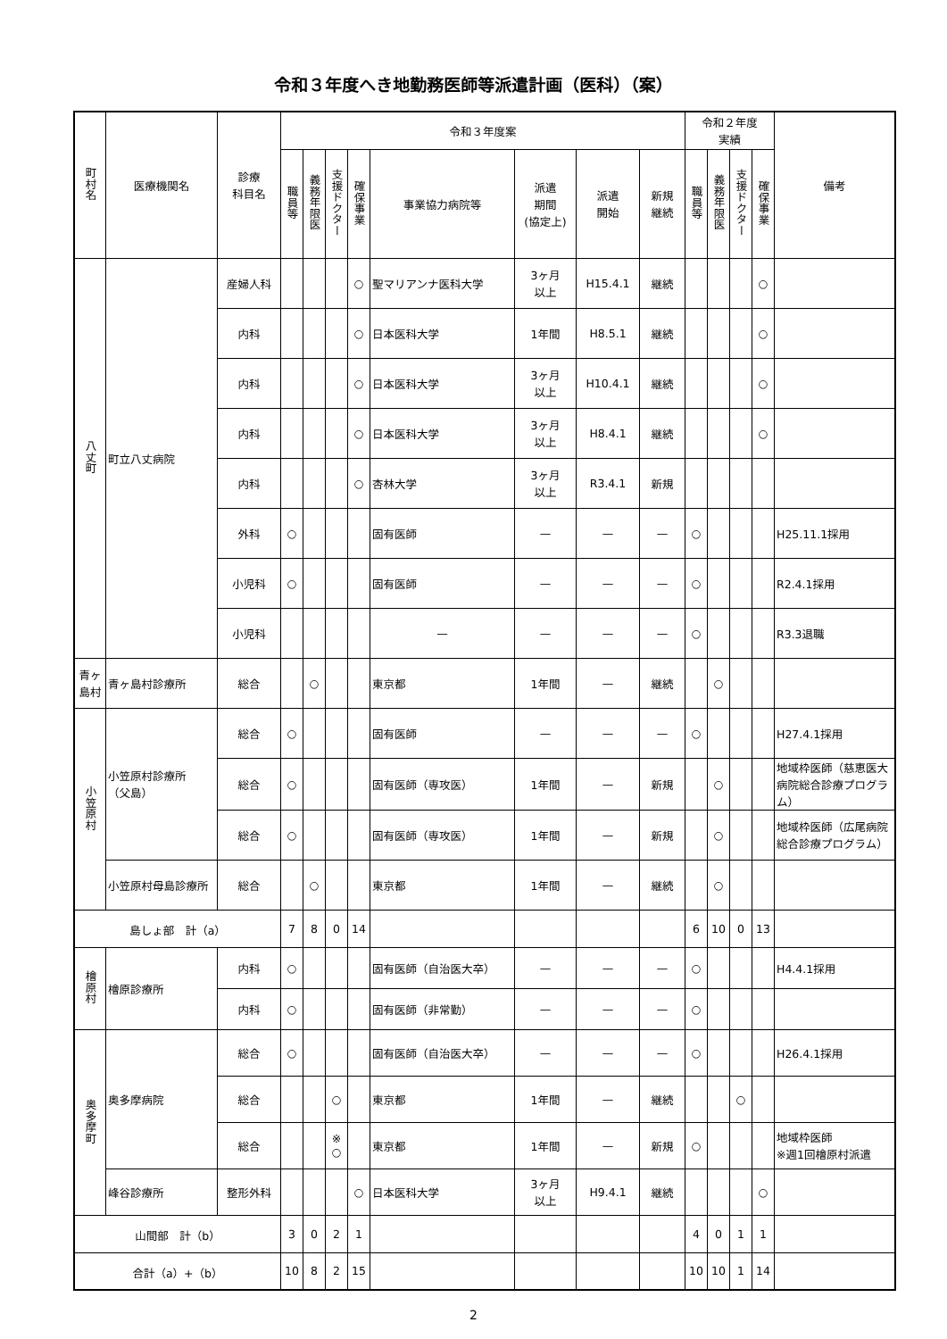令和３年度へき地勤務医師等派遣計画（医科）（案）
| 町村名 | 医療機関名 | 診療 科目名 | 令和３年度案 | | | | | | | | 令和２年度 実績 | | | | 備考 |
| --- | --- | --- | --- | --- | --- | --- | --- | --- | --- | --- | --- | --- | --- | --- | --- |
| | | | 職員等 | 義務年限医 | 支援ドクター | 確保事業 | 事業協力病院等 | 派遣 期間 (協定上) | 派遣 開始 | 新規 継続 | 職員等 | 義務年限医 | 支援ドクター | 確保事業 | |
| 八丈町 | 町立八丈病院 | 産婦人科 | | | | ○ | 聖マリアンナ医科大学 | 3ヶ月 以上 | H15.4.1 | 継続 | | | | ○ | |
| | | 内科 | | | | ○ | 日本医科大学 | 1年間 | H8.5.1 | 継続 | | | | ○ | |
| | | 内科 | | | | ○ | 日本医科大学 | 3ヶ月 以上 | H10.4.1 | 継続 | | | | ○ | |
| | | 内科 | | | | ○ | 日本医科大学 | 3ヶ月 以上 | H8.4.1 | 継続 | | | | ○ | |
| | | 内科 | | | | ○ | 杏林大学 | 3ヶ月 以上 | R3.4.1 | 新規 | | | | | |
| | | 外科 | ○ | | | | 固有医師 | — | — | — | ○ | | | | H25.11.1採用 |
| | | 小児科 | ○ | | | | 固有医師 | — | — | — | ○ | | | | R2.4.1採用 |
| | | 小児科 | | | | | — | — | — | — | ○ | | | | R3.3退職 |
| 青ヶ島村 | 青ヶ島村診療所 | 総合 | | ○ | | | 東京都 | 1年間 | — | 継続 | | ○ | | | |
| 小笠原村 | 小笠原村診療所 （父島） | 総合 | ○ | | | | 固有医師 | — | — | — | ○ | | | | H27.4.1採用 |
| | | 総合 | ○ | | | | 固有医師（専攻医） | 1年間 | — | 新規 | | ○ | | | 地域枠医師（慈恵医大病院総合診療プログラム） |
| | | 総合 | ○ | | | | 固有医師（専攻医） | 1年間 | — | 新規 | | ○ | | | 地域枠医師（広尾病院総合診療プログラム） |
| | 小笠原村母島診療所 | 総合 | | ○ | | | 東京都 | 1年間 | — | 継続 | | ○ | | | |
| 島しょ部 計（a） | | | 7 | 8 | 0 | 14 | | | | | 6 | 10 | 0 | 13 | |
| 檜原村 | 檜原診療所 | 内科 | ○ | | | | 固有医師（自治医大卒） | — | — | — | ○ | | | | H4.4.1採用 |
| | | 内科 | ○ | | | | 固有医師（非常勤） | — | — | — | ○ | | | | |
| 奥多摩町 | 奥多摩病院 | 総合 | ○ | | | | 固有医師（自治医大卒） | — | — | — | ○ | | | | H26.4.1採用 |
| | | 総合 | | | ○ | | 東京都 | 1年間 | — | 継続 | | | ○ | | |
| | | 総合 | | | ※ ○ | | 東京都 | 1年間 | — | 新規 | ○ | | | | 地域枠医師 ※週1回檜原村派遣 |
| | 峰谷診療所 | 整形外科 | | | | ○ | 日本医科大学 | 3ヶ月 以上 | H9.4.1 | 継続 | | | | ○ | |
| 山間部 計（b） | | | 3 | 0 | 2 | 1 | | | | | 4 | 0 | 1 | 1 | |
| 合計（a）+（b） | | | 10 | 8 | 2 | 15 | | | | | 10 | 10 | 1 | 14 | |
2